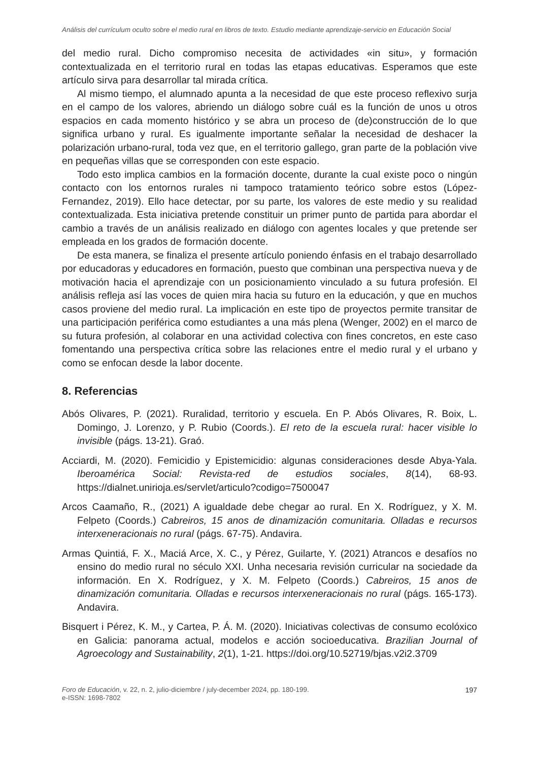Análisis del currículum oculto sobre el medio rural en libros de texto. Estudio mediante aprendizaje-servicio en Educación Social
del medio rural. Dicho compromiso necesita de actividades «in situ», y formación contextualizada en el territorio rural en todas las etapas educativas. Esperamos que este artículo sirva para desarrollar tal mirada crítica.
Al mismo tiempo, el alumnado apunta a la necesidad de que este proceso reflexivo surja en el campo de los valores, abriendo un diálogo sobre cuál es la función de unos u otros espacios en cada momento histórico y se abra un proceso de (de)construcción de lo que significa urbano y rural. Es igualmente importante señalar la necesidad de deshacer la polarización urbano-rural, toda vez que, en el territorio gallego, gran parte de la población vive en pequeñas villas que se corresponden con este espacio.
Todo esto implica cambios en la formación docente, durante la cual existe poco o ningún contacto con los entornos rurales ni tampoco tratamiento teórico sobre estos (López-Fernandez, 2019). Ello hace detectar, por su parte, los valores de este medio y su realidad contextualizada. Esta iniciativa pretende constituir un primer punto de partida para abordar el cambio a través de un análisis realizado en diálogo con agentes locales y que pretende ser empleada en los grados de formación docente.
De esta manera, se finaliza el presente artículo poniendo énfasis en el trabajo desarrollado por educadoras y educadores en formación, puesto que combinan una perspectiva nueva y de motivación hacia el aprendizaje con un posicionamiento vinculado a su futura profesión. El análisis refleja así las voces de quien mira hacia su futuro en la educación, y que en muchos casos proviene del medio rural. La implicación en este tipo de proyectos permite transitar de una participación periférica como estudiantes a una más plena (Wenger, 2002) en el marco de su futura profesión, al colaborar en una actividad colectiva con fines concretos, en este caso fomentando una perspectiva crítica sobre las relaciones entre el medio rural y el urbano y como se enfocan desde la labor docente.
8. Referencias
Abós Olivares, P. (2021). Ruralidad, territorio y escuela. En P. Abós Olivares, R. Boix, L. Domingo, J. Lorenzo, y P. Rubio (Coords.). El reto de la escuela rural: hacer visible lo invisible (págs. 13-21). Graó.
Acciardi, M. (2020). Femicidio y Epistemicidio: algunas consideraciones desde Abya-Yala. Iberoamérica Social: Revista-red de estudios sociales, 8(14), 68-93. https://dialnet.unirioja.es/servlet/articulo?codigo=7500047
Arcos Caamaño, R., (2021) A igualdade debe chegar ao rural. En X. Rodríguez, y X. M. Felpeto (Coords.) Cabreiros, 15 anos de dinamización comunitaria. Olladas e recursos interxeneracionais no rural (págs. 67-75). Andavira.
Armas Quintiá, F. X., Maciá Arce, X. C., y Pérez, Guilarte, Y. (2021) Atrancos e desafíos no ensino do medio rural no século XXI. Unha necesaria revisión curricular na sociedade da información. En X. Rodríguez, y X. M. Felpeto (Coords.) Cabreiros, 15 anos de dinamización comunitaria. Olladas e recursos interxeneracionais no rural (págs. 165-173). Andavira.
Bisquert i Pérez, K. M., y Cartea, P. Á. M. (2020). Iniciativas colectivas de consumo ecolóxico en Galicia: panorama actual, modelos e acción socioeducativa. Brazilian Journal of Agroecology and Sustainability, 2(1), 1-21. https://doi.org/10.52719/bjas.v2i2.3709
Foro de Educación, v. 22, n. 2, julio-diciembre / july-december 2024, pp. 180-199.
e-ISSN: 1698-7802
197